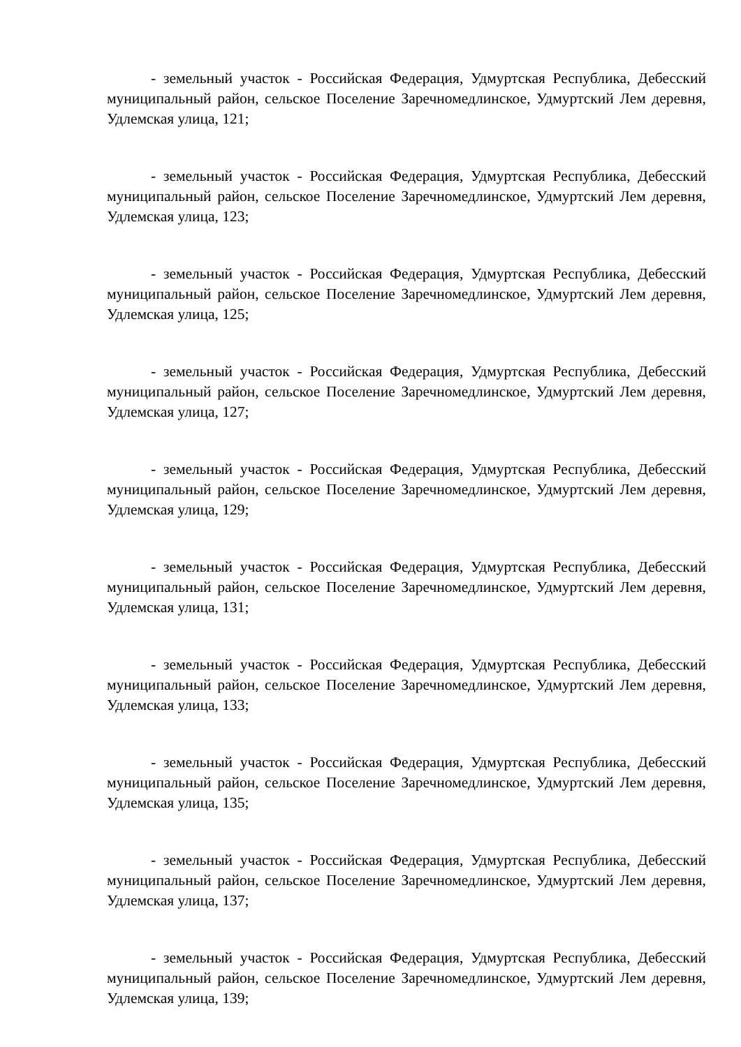- земельный участок - Российская Федерация, Удмуртская Республика, Дебесский муниципальный район, сельское Поселение Заречномедлинское, Удмуртский Лем деревня, Удлемская улица, 121;
- земельный участок - Российская Федерация, Удмуртская Республика, Дебесский муниципальный район, сельское Поселение Заречномедлинское, Удмуртский Лем деревня, Удлемская улица, 123;
- земельный участок - Российская Федерация, Удмуртская Республика, Дебесский муниципальный район, сельское Поселение Заречномедлинское, Удмуртский Лем деревня, Удлемская улица, 125;
- земельный участок - Российская Федерация, Удмуртская Республика, Дебесский муниципальный район, сельское Поселение Заречномедлинское, Удмуртский Лем деревня, Удлемская улица, 127;
- земельный участок - Российская Федерация, Удмуртская Республика, Дебесский муниципальный район, сельское Поселение Заречномедлинское, Удмуртский Лем деревня, Удлемская улица, 129;
- земельный участок - Российская Федерация, Удмуртская Республика, Дебесский муниципальный район, сельское Поселение Заречномедлинское, Удмуртский Лем деревня, Удлемская улица, 131;
- земельный участок - Российская Федерация, Удмуртская Республика, Дебесский муниципальный район, сельское Поселение Заречномедлинское, Удмуртский Лем деревня, Удлемская улица, 133;
- земельный участок - Российская Федерация, Удмуртская Республика, Дебесский муниципальный район, сельское Поселение Заречномедлинское, Удмуртский Лем деревня, Удлемская улица, 135;
- земельный участок - Российская Федерация, Удмуртская Республика, Дебесский муниципальный район, сельское Поселение Заречномедлинское, Удмуртский Лем деревня, Удлемская улица, 137;
- земельный участок - Российская Федерация, Удмуртская Республика, Дебесский муниципальный район, сельское Поселение Заречномедлинское, Удмуртский Лем деревня, Удлемская улица, 139;